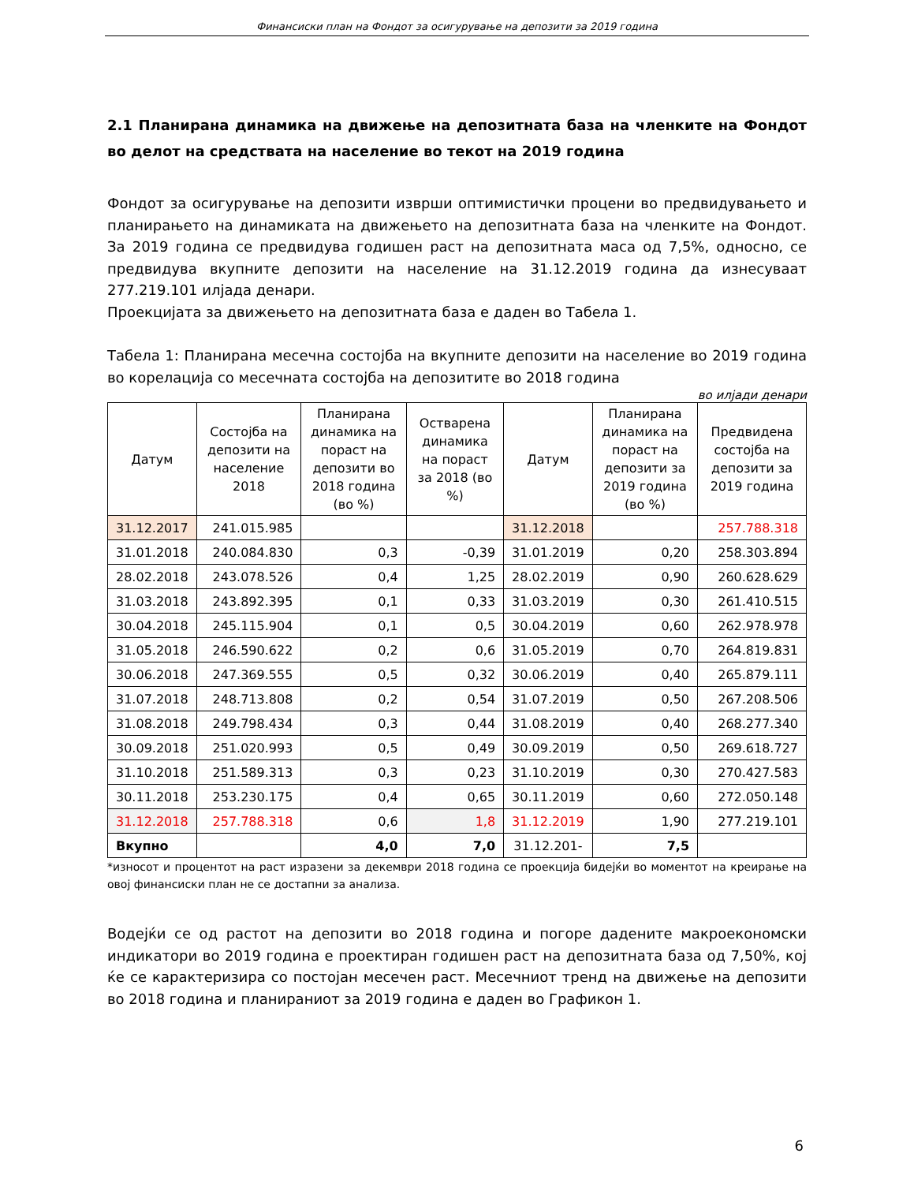Финансиски план на Фондот за осигурување на депозити за 2019 година
2.1 Планирана динамика на движење на депозитната база на членките на Фондот во делот на средствата на население во текот на 2019 година
Фондот за осигурување на депозити изврши оптимистички процени во предвидувањето и планирањето на динамиката на движењето на депозитната база на членките на Фондот. За 2019 година се предвидува годишен раст на депозитната маса од 7,5%, односно, се предвидува вкупните депозити на население на 31.12.2019 година да изнесуваат 277.219.101 илјада денари.
Проекцијата за движењето на депозитната база е даден во Табела 1.
Табела 1: Планирана месечна состојба на вкупните депозити на население во 2019 година во корелација со месечната состојба на депозитите во 2018 година
во илјади денари
| Датум | Состојба на депозити на население 2018 | Планирана динамика на пораст на депозити во 2018 година (во %) | Остварена динамика на пораст за 2018 (во %) | Датум | Планирана динамика на пораст на депозити за 2019 година (во %) | Предвидена состојба на депозити за 2019 година |
| --- | --- | --- | --- | --- | --- | --- |
| 31.12.2017 | 241.015.985 | | | 31.12.2018 | | 257.788.318 |
| 31.01.2018 | 240.084.830 | 0,3 | -0,39 | 31.01.2019 | 0,20 | 258.303.894 |
| 28.02.2018 | 243.078.526 | 0,4 | 1,25 | 28.02.2019 | 0,90 | 260.628.629 |
| 31.03.2018 | 243.892.395 | 0,1 | 0,33 | 31.03.2019 | 0,30 | 261.410.515 |
| 30.04.2018 | 245.115.904 | 0,1 | 0,5 | 30.04.2019 | 0,60 | 262.978.978 |
| 31.05.2018 | 246.590.622 | 0,2 | 0,6 | 31.05.2019 | 0,70 | 264.819.831 |
| 30.06.2018 | 247.369.555 | 0,5 | 0,32 | 30.06.2019 | 0,40 | 265.879.111 |
| 31.07.2018 | 248.713.808 | 0,2 | 0,54 | 31.07.2019 | 0,50 | 267.208.506 |
| 31.08.2018 | 249.798.434 | 0,3 | 0,44 | 31.08.2019 | 0,40 | 268.277.340 |
| 30.09.2018 | 251.020.993 | 0,5 | 0,49 | 30.09.2019 | 0,50 | 269.618.727 |
| 31.10.2018 | 251.589.313 | 0,3 | 0,23 | 31.10.2019 | 0,30 | 270.427.583 |
| 30.11.2018 | 253.230.175 | 0,4 | 0,65 | 30.11.2019 | 0,60 | 272.050.148 |
| 31.12.2018 | 257.788.318 | 0,6 | 1,8 | 31.12.2019 | 1,90 | 277.219.101 |
| Вкупно | | 4,0 | 7,0 | 31.12.201- | 7,5 | |
*износот и процентот на раст изразени за декември 2018 година се проекција бидејќи во моментот на креирање на овој финансиски план не се достапни за анализа.
Водејќи се од растот на депозити во 2018 година и погоре дадените макроекономски индикатори во 2019 година е проектиран годишен раст на депозитната база од 7,50%, кој ќе се карактеризира со постојан месечен раст. Месечниот тренд на движење на депозити во 2018 година и планираниот за 2019 година е даден во Графикон 1.
6